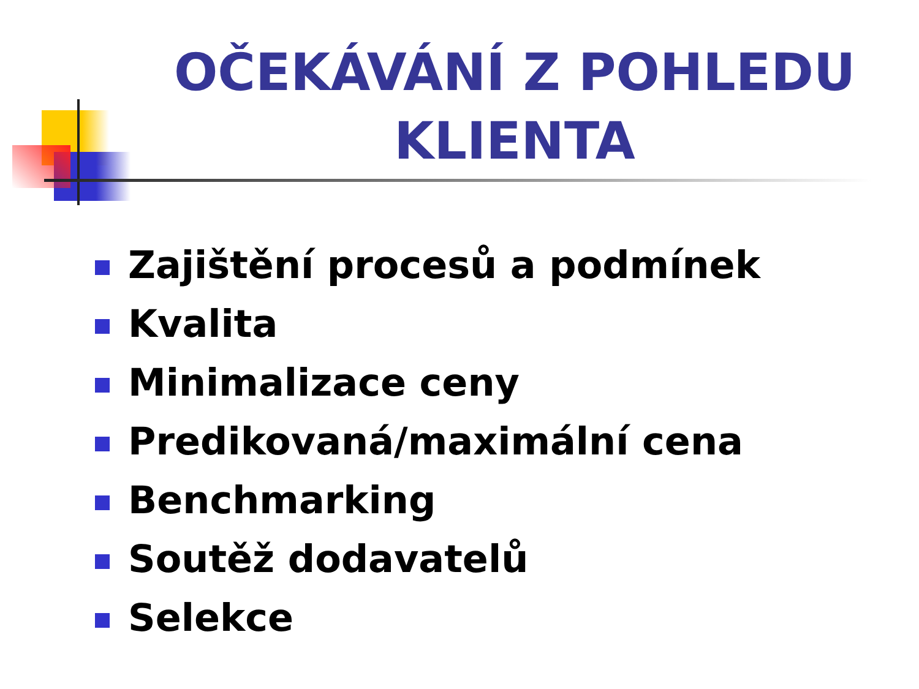OČEKÁVÁNÍ Z POHLEDU KLIENTA
Zajištění procesů a podmínek
Kvalita
Minimalizace ceny
Predikovaná/maximální cena
Benchmarking
Soutěž dodavatelů
Selekce